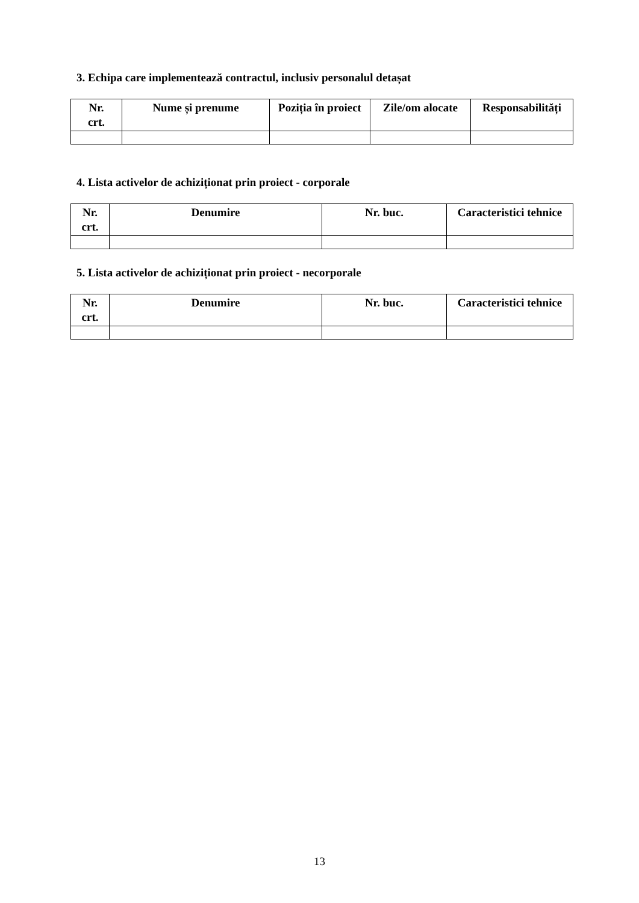3. Echipa care implementează contractul, inclusiv personalul detașat
| Nr. crt. | Nume și prenume | Poziția în proiect | Zile/om alocate | Responsabilități |
| --- | --- | --- | --- | --- |
4. Lista activelor de achiziționat prin proiect - corporale
| Nr. crt. | Denumire | Nr. buc. | Caracteristici tehnice |
| --- | --- | --- | --- |
5. Lista activelor de achiziționat prin proiect - necorporale
| Nr. crt. | Denumire | Nr. buc. | Caracteristici tehnice |
| --- | --- | --- | --- |
13